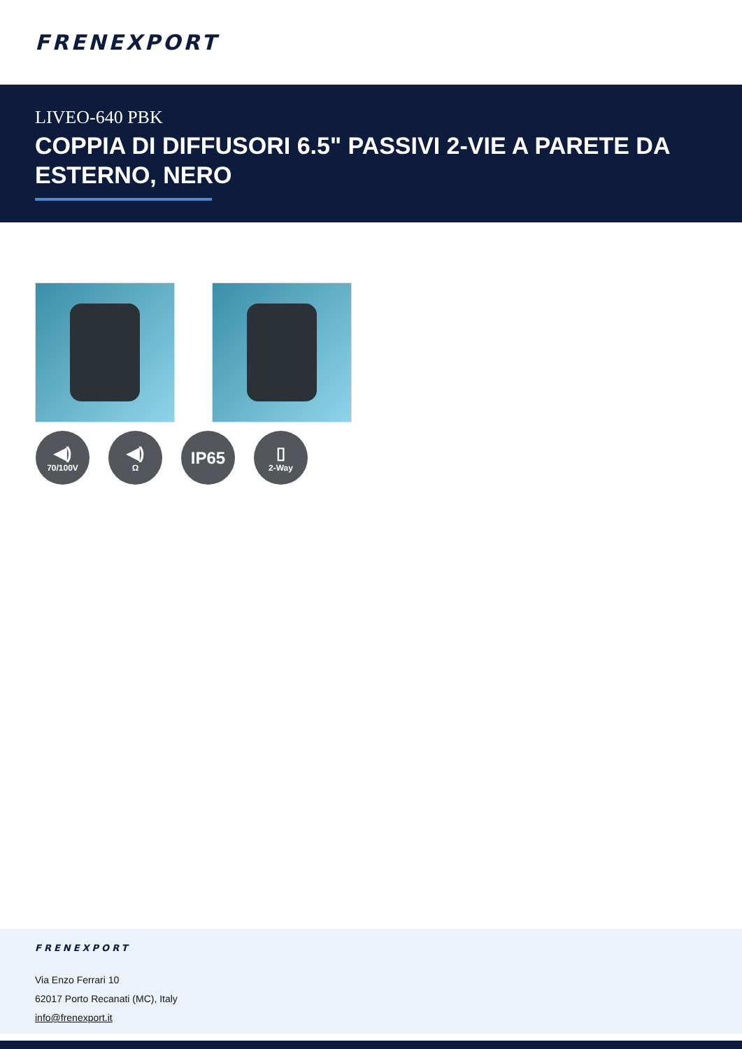FRENEXPORT
LIVEO-640 PBK
COPPIA DI DIFFUSORI 6.5" PASSIVI 2-VIE A PARETE DA ESTERNO, NERO
◀)
70/100V
◀)
Ω
IP65 ▯
2-Way
FRENEXPORT
Via Enzo Ferrari 10
62017 Porto Recanati (MC), Italy
info@frenexport.it